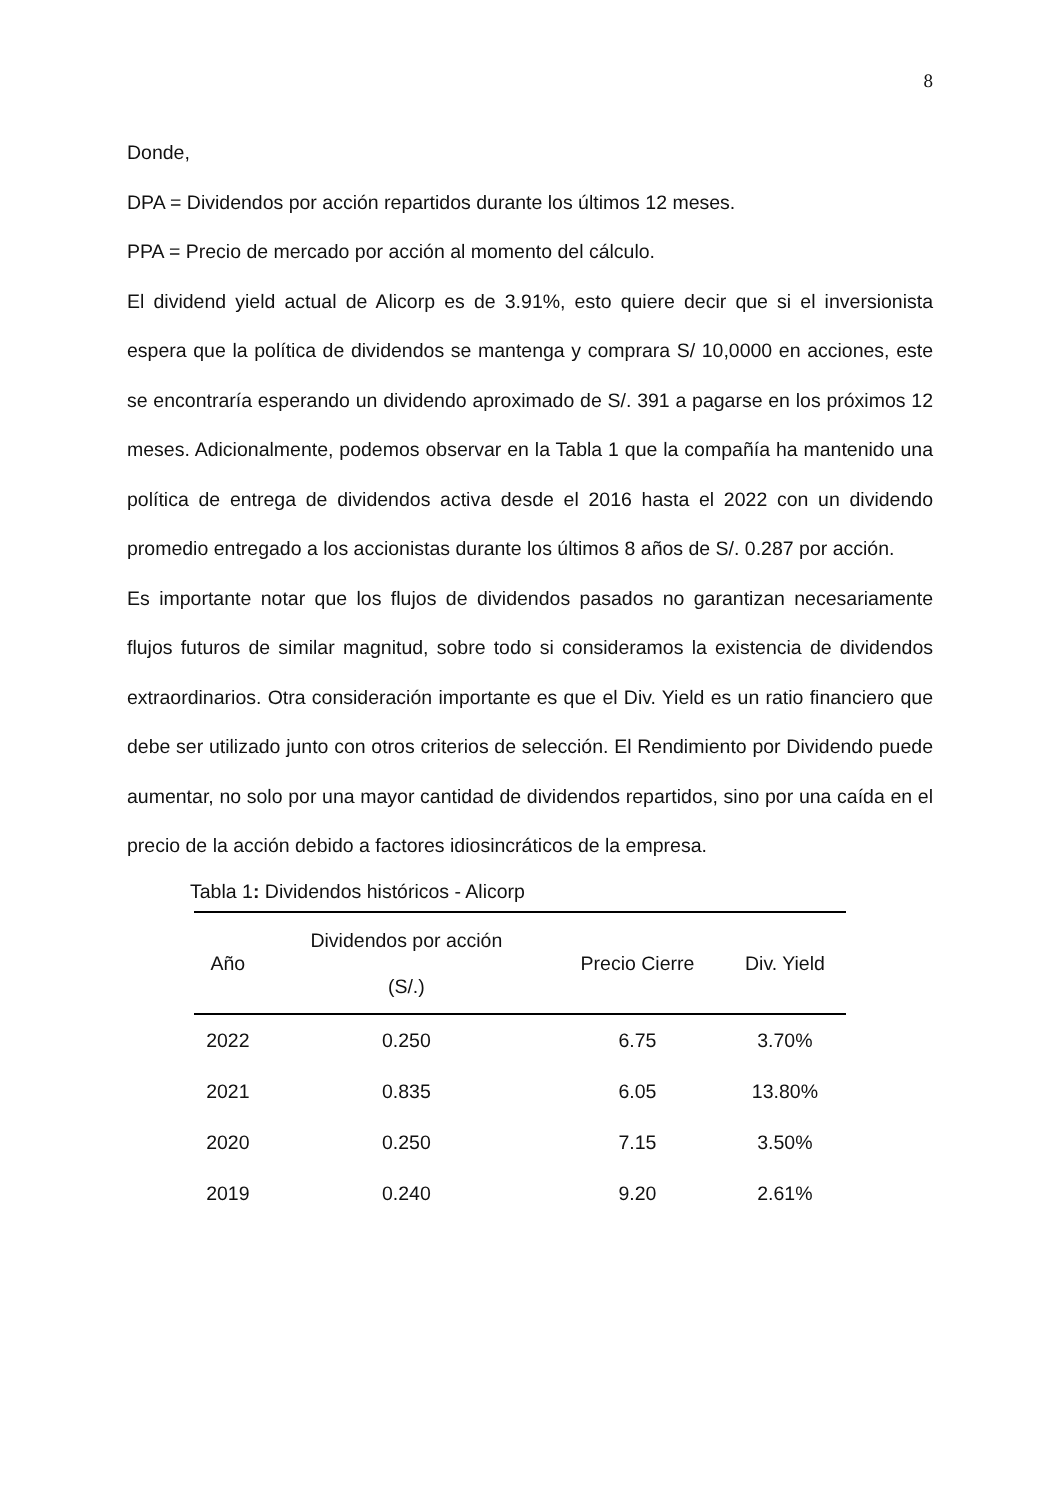8
Donde,
DPA = Dividendos por acción repartidos durante los últimos 12 meses.
PPA = Precio de mercado por acción al momento del cálculo.
El dividend yield actual de Alicorp es de 3.91%, esto quiere decir que si el inversionista espera que la política de dividendos se mantenga y comprara S/ 10,0000 en acciones, este se encontraría esperando un dividendo aproximado de S/. 391 a pagarse en los próximos 12 meses. Adicionalmente, podemos observar en la Tabla 1 que la compañía ha mantenido una política de entrega de dividendos activa desde el 2016 hasta el 2022 con un dividendo promedio entregado a los accionistas durante los últimos 8 años de S/. 0.287 por acción.
Es importante notar que los flujos de dividendos pasados no garantizan necesariamente flujos futuros de similar magnitud, sobre todo si consideramos la existencia de dividendos extraordinarios. Otra consideración importante es que el Div. Yield es un ratio financiero que debe ser utilizado junto con otros criterios de selección. El Rendimiento por Dividendo puede aumentar, no solo por una mayor cantidad de dividendos repartidos, sino por una caída en el precio de la acción debido a factores idiosincráticos de la empresa.
Tabla 1: Dividendos históricos - Alicorp
| Año | Dividendos por acción (S/.) | Precio Cierre | Div. Yield |
| --- | --- | --- | --- |
| 2022 | 0.250 | 6.75 | 3.70% |
| 2021 | 0.835 | 6.05 | 13.80% |
| 2020 | 0.250 | 7.15 | 3.50% |
| 2019 | 0.240 | 9.20 | 2.61% |